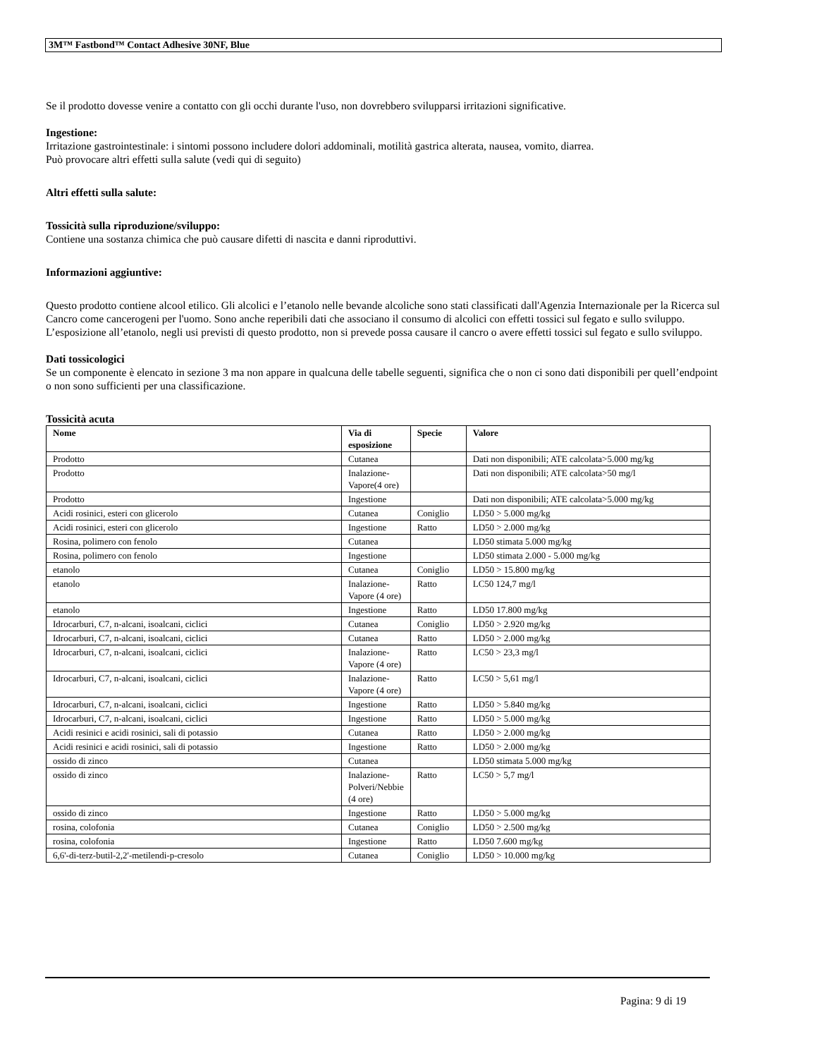3M™ Fastbond™ Contact Adhesive 30NF, Blue
Se il prodotto dovesse venire a contatto con gli occhi durante l'uso, non dovrebbero svilupparsi irritazioni significative.
Ingestione:
Irritazione gastrointestinale: i sintomi possono includere dolori addominali, motilità gastrica alterata, nausea, vomito, diarrea.
Può provocare altri effetti sulla salute (vedi qui di seguito)
Altri effetti sulla salute:
Tossicità sulla riproduzione/sviluppo:
Contiene una sostanza chimica che può causare difetti di nascita e danni riproduttivi.
Informazioni aggiuntive:
Questo prodotto contiene alcool etilico. Gli alcolici e l’etanolo nelle bevande alcoliche sono stati classificati dall'Agenzia Internazionale per la Ricerca sul Cancro come cancerogeni per l'uomo. Sono anche reperibili dati che associano il consumo di alcolici con effetti tossici sul fegato e sullo sviluppo. L’esposizione all’etanolo, negli usi previsti di questo prodotto, non si prevede possa causare il cancro o avere effetti tossici sul fegato e sullo sviluppo.
Dati tossicologici
Se un componente è elencato in sezione 3 ma non appare in qualcuna delle tabelle seguenti, significa che o non ci sono dati disponibili per quell’endpoint o non sono sufficienti per una classificazione.
Tossicità acuta
| Nome | Via di esposizione | Specie | Valore |
| --- | --- | --- | --- |
| Prodotto | Cutanea | | Dati non disponibili; ATE calcolata>5.000 mg/kg |
| Prodotto | Inalazione-Vapore(4 ore) | | Dati non disponibili; ATE calcolata>50 mg/l |
| Prodotto | Ingestione | | Dati non disponibili; ATE calcolata>5.000 mg/kg |
| Acidi rosinici, esteri con glicerolo | Cutanea | Coniglio | LD50 > 5.000 mg/kg |
| Acidi rosinici, esteri con glicerolo | Ingestione | Ratto | LD50 > 2.000 mg/kg |
| Rosina, polimero con fenolo | Cutanea | | LD50 stimata 5.000 mg/kg |
| Rosina, polimero con fenolo | Ingestione | | LD50 stimata 2.000 - 5.000 mg/kg |
| etanolo | Cutanea | Coniglio | LD50 > 15.800 mg/kg |
| etanolo | Inalazione-Vapore (4 ore) | Ratto | LC50 124,7 mg/l |
| etanolo | Ingestione | Ratto | LD50 17.800 mg/kg |
| Idrocarburi, C7, n-alcani, isoalcani, ciclici | Cutanea | Coniglio | LD50 > 2.920 mg/kg |
| Idrocarburi, C7, n-alcani, isoalcani, ciclici | Cutanea | Ratto | LD50 > 2.000 mg/kg |
| Idrocarburi, C7, n-alcani, isoalcani, ciclici | Inalazione-Vapore (4 ore) | Ratto | LC50 > 23,3 mg/l |
| Idrocarburi, C7, n-alcani, isoalcani, ciclici | Inalazione-Vapore (4 ore) | Ratto | LC50 > 5,61 mg/l |
| Idrocarburi, C7, n-alcani, isoalcani, ciclici | Ingestione | Ratto | LD50 > 5.840 mg/kg |
| Idrocarburi, C7, n-alcani, isoalcani, ciclici | Ingestione | Ratto | LD50 > 5.000 mg/kg |
| Acidi resinici e acidi rosinici, sali di potassio | Cutanea | Ratto | LD50 > 2.000 mg/kg |
| Acidi resinici e acidi rosinici, sali di potassio | Ingestione | Ratto | LD50 > 2.000 mg/kg |
| ossido di zinco | Cutanea | | LD50 stimata 5.000 mg/kg |
| ossido di zinco | Inalazione-Polveri/Nebbie (4 ore) | Ratto | LC50 > 5,7 mg/l |
| ossido di zinco | Ingestione | Ratto | LD50 > 5.000 mg/kg |
| rosina, colofonia | Cutanea | Coniglio | LD50 > 2.500 mg/kg |
| rosina, colofonia | Ingestione | Ratto | LD50 7.600 mg/kg |
| 6,6'-di-terz-butil-2,2'-metilendi-p-cresolo | Cutanea | Coniglio | LD50 > 10.000 mg/kg |
Pagina: 9 di 19